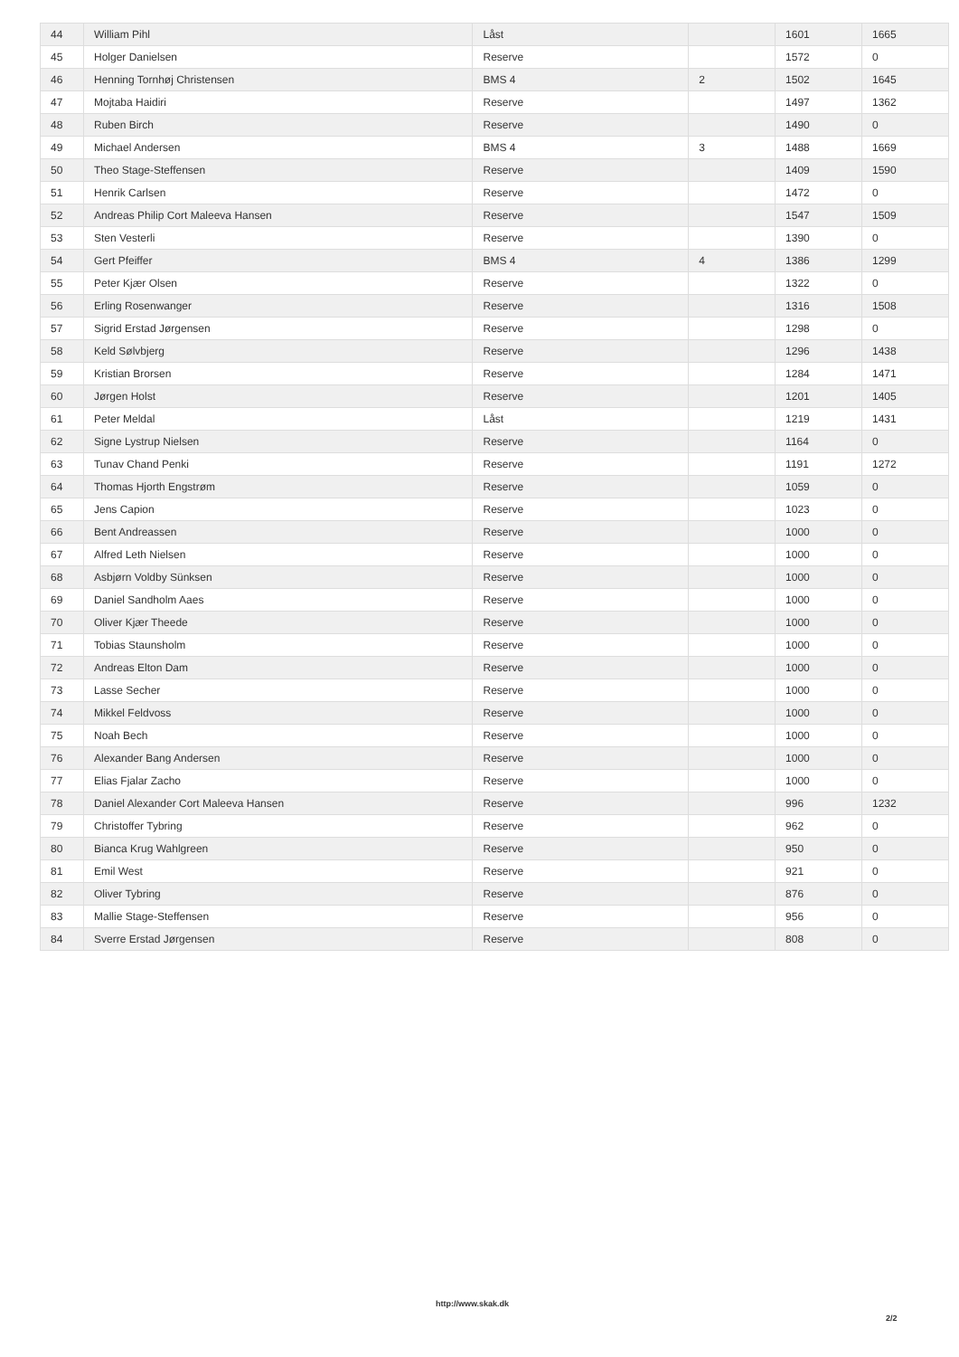| 44 | William Pihl | Låst | | 1601 | 1665 |
| 45 | Holger Danielsen | Reserve | | 1572 | 0 |
| 46 | Henning Tornhøj Christensen | BMS 4 | 2 | 1502 | 1645 |
| 47 | Mojtaba Haidiri | Reserve | | 1497 | 1362 |
| 48 | Ruben Birch | Reserve | | 1490 | 0 |
| 49 | Michael Andersen | BMS 4 | 3 | 1488 | 1669 |
| 50 | Theo Stage-Steffensen | Reserve | | 1409 | 1590 |
| 51 | Henrik Carlsen | Reserve | | 1472 | 0 |
| 52 | Andreas Philip Cort Maleeva Hansen | Reserve | | 1547 | 1509 |
| 53 | Sten Vesterli | Reserve | | 1390 | 0 |
| 54 | Gert Pfeiffer | BMS 4 | 4 | 1386 | 1299 |
| 55 | Peter Kjær Olsen | Reserve | | 1322 | 0 |
| 56 | Erling Rosenwanger | Reserve | | 1316 | 1508 |
| 57 | Sigrid Erstad Jørgensen | Reserve | | 1298 | 0 |
| 58 | Keld Sølvbjerg | Reserve | | 1296 | 1438 |
| 59 | Kristian Brorsen | Reserve | | 1284 | 1471 |
| 60 | Jørgen Holst | Reserve | | 1201 | 1405 |
| 61 | Peter Meldal | Låst | | 1219 | 1431 |
| 62 | Signe Lystrup Nielsen | Reserve | | 1164 | 0 |
| 63 | Tunav Chand Penki | Reserve | | 1191 | 1272 |
| 64 | Thomas Hjorth Engstrøm | Reserve | | 1059 | 0 |
| 65 | Jens Capion | Reserve | | 1023 | 0 |
| 66 | Bent Andreassen | Reserve | | 1000 | 0 |
| 67 | Alfred Leth Nielsen | Reserve | | 1000 | 0 |
| 68 | Asbjørn Voldby Sünksen | Reserve | | 1000 | 0 |
| 69 | Daniel Sandholm Aaes | Reserve | | 1000 | 0 |
| 70 | Oliver Kjær Theede | Reserve | | 1000 | 0 |
| 71 | Tobias Staunsholm | Reserve | | 1000 | 0 |
| 72 | Andreas Elton Dam | Reserve | | 1000 | 0 |
| 73 | Lasse Secher | Reserve | | 1000 | 0 |
| 74 | Mikkel Feldvoss | Reserve | | 1000 | 0 |
| 75 | Noah Bech | Reserve | | 1000 | 0 |
| 76 | Alexander Bang Andersen | Reserve | | 1000 | 0 |
| 77 | Elias Fjalar Zacho | Reserve | | 1000 | 0 |
| 78 | Daniel Alexander Cort Maleeva Hansen | Reserve | | 996 | 1232 |
| 79 | Christoffer Tybring | Reserve | | 962 | 0 |
| 80 | Bianca Krug Wahlgreen | Reserve | | 950 | 0 |
| 81 | Emil West | Reserve | | 921 | 0 |
| 82 | Oliver Tybring | Reserve | | 876 | 0 |
| 83 | Mallie Stage-Steffensen | Reserve | | 956 | 0 |
| 84 | Sverre Erstad Jørgensen | Reserve | | 808 | 0 |
http://www.skak.dk
2/2